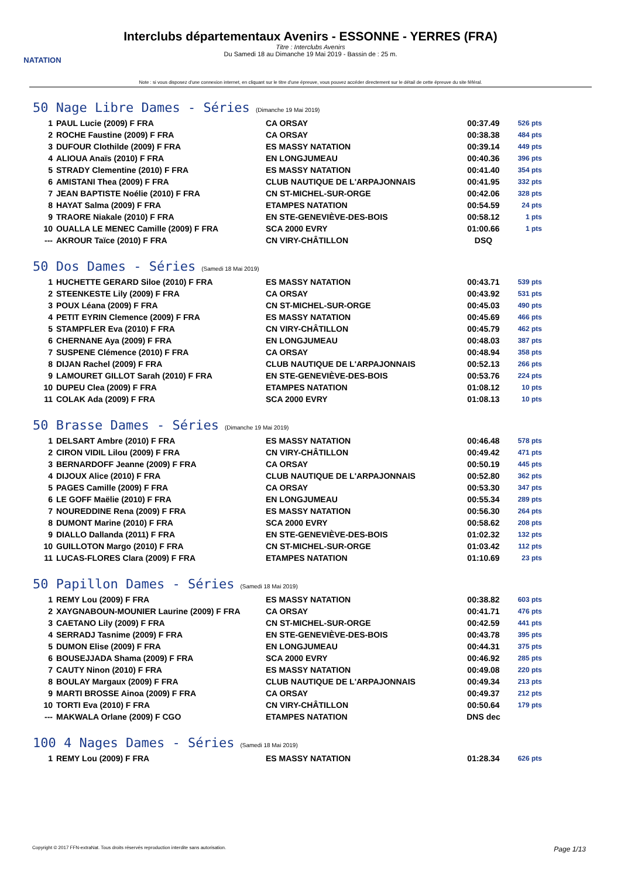NATATION
Interclubs départementaux Avenirs - ESSONNE - YERRES (FRA)
Titre : Interclubs Avenirs
Du Samedi 18 au Dimanche 19 Mai 2019 - Bassin de : 25 m.
Note : si vous disposez d'une connexion internet, en cliquant sur le titre d'une épreuve, vous pouvez accéder directement sur le détail de cette épreuve du site féféral.
50 Nage Libre Dames - Séries (Dimanche 19 Mai 2019)
| 1 | PAUL Lucie (2009) F FRA | CA ORSAY | 00:37.49 | 526 pts |
| 2 | ROCHE Faustine (2009) F FRA | CA ORSAY | 00:38.38 | 484 pts |
| 3 | DUFOUR Clothilde (2009) F FRA | ES MASSY NATATION | 00:39.14 | 449 pts |
| 4 | ALIOUA Anaïs (2010) F FRA | EN LONGJUMEAU | 00:40.36 | 396 pts |
| 5 | STRADY Clementine (2010) F FRA | ES MASSY NATATION | 00:41.40 | 354 pts |
| 6 | AMISTANI Thea (2009) F FRA | CLUB NAUTIQUE DE L'ARPAJONNAIS | 00:41.95 | 332 pts |
| 7 | JEAN BAPTISTE Noélie (2010) F FRA | CN ST-MICHEL-SUR-ORGE | 00:42.06 | 328 pts |
| 8 | HAYAT Salma (2009) F FRA | ETAMPES NATATION | 00:54.59 | 24 pts |
| 9 | TRAORE Niakale (2010) F FRA | EN STE-GENEVIÈVE-DES-BOIS | 00:58.12 | 1 pts |
| 10 | OUALLA LE MENEC Camille (2009) F FRA | SCA 2000 EVRY | 01:00.66 | 1 pts |
| --- | AKROUR Taïce (2010) F FRA | CN VIRY-CHÂTILLON | DSQ | |
50 Dos Dames - Séries (Samedi 18 Mai 2019)
| 1 | HUCHETTE GERARD Siloe (2010) F FRA | ES MASSY NATATION | 00:43.71 | 539 pts |
| 2 | STEENKESTE Lily (2009) F FRA | CA ORSAY | 00:43.92 | 531 pts |
| 3 | POUX Léana (2009) F FRA | CN ST-MICHEL-SUR-ORGE | 00:45.03 | 490 pts |
| 4 | PETIT EYRIN Clemence (2009) F FRA | ES MASSY NATATION | 00:45.69 | 466 pts |
| 5 | STAMPFLER Eva (2010) F FRA | CN VIRY-CHÂTILLON | 00:45.79 | 462 pts |
| 6 | CHERNANE Aya (2009) F FRA | EN LONGJUMEAU | 00:48.03 | 387 pts |
| 7 | SUSPENE Clémence (2010) F FRA | CA ORSAY | 00:48.94 | 358 pts |
| 8 | DIJAN Rachel (2009) F FRA | CLUB NAUTIQUE DE L'ARPAJONNAIS | 00:52.13 | 266 pts |
| 9 | LAMOURET GILLOT Sarah (2010) F FRA | EN STE-GENEVIÈVE-DES-BOIS | 00:53.76 | 224 pts |
| 10 | DUPEU Clea (2009) F FRA | ETAMPES NATATION | 01:08.12 | 10 pts |
| 11 | COLAK Ada (2009) F FRA | SCA 2000 EVRY | 01:08.13 | 10 pts |
50 Brasse Dames - Séries (Dimanche 19 Mai 2019)
| 1 | DELSART Ambre (2010) F FRA | ES MASSY NATATION | 00:46.48 | 578 pts |
| 2 | CIRON VIDIL Lilou (2009) F FRA | CN VIRY-CHÂTILLON | 00:49.42 | 471 pts |
| 3 | BERNARDOFF Jeanne (2009) F FRA | CA ORSAY | 00:50.19 | 445 pts |
| 4 | DIJOUX Alice (2010) F FRA | CLUB NAUTIQUE DE L'ARPAJONNAIS | 00:52.80 | 362 pts |
| 5 | PAGES Camille (2009) F FRA | CA ORSAY | 00:53.30 | 347 pts |
| 6 | LE GOFF Maëlie (2010) F FRA | EN LONGJUMEAU | 00:55.34 | 289 pts |
| 7 | NOUREDDINE Rena (2009) F FRA | ES MASSY NATATION | 00:56.30 | 264 pts |
| 8 | DUMONT Marine (2010) F FRA | SCA 2000 EVRY | 00:58.62 | 208 pts |
| 9 | DIALLO Dallanda (2011) F FRA | EN STE-GENEVIÈVE-DES-BOIS | 01:02.32 | 132 pts |
| 10 | GUILLOTON Margo (2010) F FRA | CN ST-MICHEL-SUR-ORGE | 01:03.42 | 112 pts |
| 11 | LUCAS-FLORES Clara (2009) F FRA | ETAMPES NATATION | 01:10.69 | 23 pts |
50 Papillon Dames - Séries (Samedi 18 Mai 2019)
| 1 | REMY Lou (2009) F FRA | ES MASSY NATATION | 00:38.82 | 603 pts |
| 2 | XAYGNABOUN-MOUNIER Laurine (2009) F FRA | CA ORSAY | 00:41.71 | 476 pts |
| 3 | CAETANO Lily (2009) F FRA | CN ST-MICHEL-SUR-ORGE | 00:42.59 | 441 pts |
| 4 | SERRADJ Tasnime (2009) F FRA | EN STE-GENEVIÈVE-DES-BOIS | 00:43.78 | 395 pts |
| 5 | DUMON Elise (2009) F FRA | EN LONGJUMEAU | 00:44.31 | 375 pts |
| 6 | BOUSEJJADA Shama (2009) F FRA | SCA 2000 EVRY | 00:46.92 | 285 pts |
| 7 | CAUTY Ninon (2010) F FRA | ES MASSY NATATION | 00:49.08 | 220 pts |
| 8 | BOULAY Margaux (2009) F FRA | CLUB NAUTIQUE DE L'ARPAJONNAIS | 00:49.34 | 213 pts |
| 9 | MARTI BROSSE Ainoa (2009) F FRA | CA ORSAY | 00:49.37 | 212 pts |
| 10 | TORTI Eva (2010) F FRA | CN VIRY-CHÂTILLON | 00:50.64 | 179 pts |
| --- | MAKWALA Orlane (2009) F CGO | ETAMPES NATATION | DNS dec | |
100 4 Nages Dames - Séries (Samedi 18 Mai 2019)
| 1 | REMY Lou (2009) F FRA | ES MASSY NATATION | 01:28.34 | 626 pts |
Copyright © 2017 FFN-extraNat. Tous droits réservés reproduction interdite sans autorisation. Page 1/13